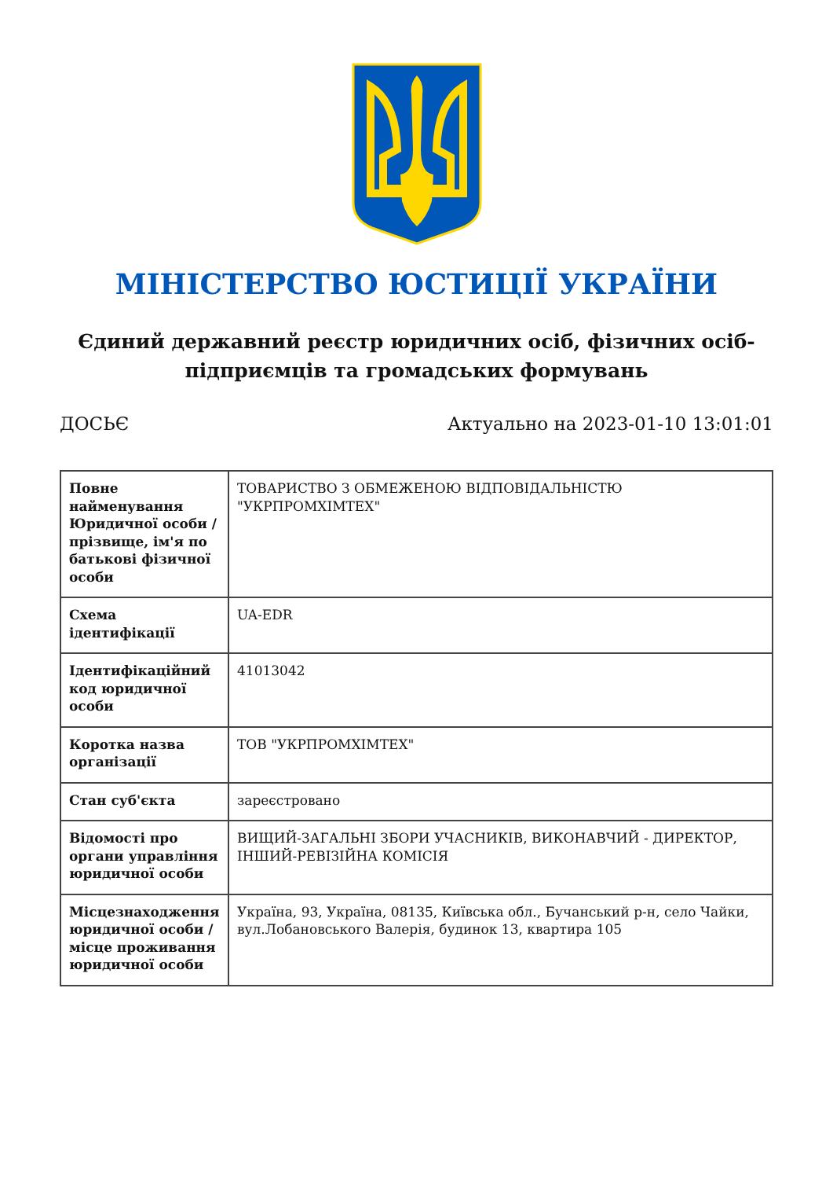МІНІСТЕРСТВО ЮСТИЦІЇ УКРАЇНИ
Єдиний державний реєстр юридичних осіб, фізичних осіб-підприємців та громадських формувань
ДОСЬЄ Актуально на 2023-01-10 13:01:01
| Повне найменування Юридичної особи / прізвище, ім'я по батькові фізичної особи | ТОВАРИСТВО З ОБМЕЖЕНОЮ ВІДПОВІДАЛЬНІСТЮ "УКРПРОМХІМТЕХ" |
| Схема ідентифікації | UA-EDR |
| Ідентифікаційний код юридичної особи | 41013042 |
| Коротка назва організації | ТОВ "УКРПРОМХІМТЕХ" |
| Стан суб'єкта | зареєстровано |
| Відомості про органи управління юридичної особи | ВИЩИЙ-ЗАГАЛЬНІ ЗБОРИ УЧАСНИКІВ, ВИКОНАВЧИЙ - ДИРЕКТОР, ІНШИЙ-РЕВІЗІЙНА КОМІСІЯ |
| Місцезнаходження юридичної особи / місце проживання юридичної особи | Україна, 93, Україна, 08135, Київська обл., Бучанський р-н, село Чайки, вул.Лобановського Валерія, будинок 13, квартира 105 |